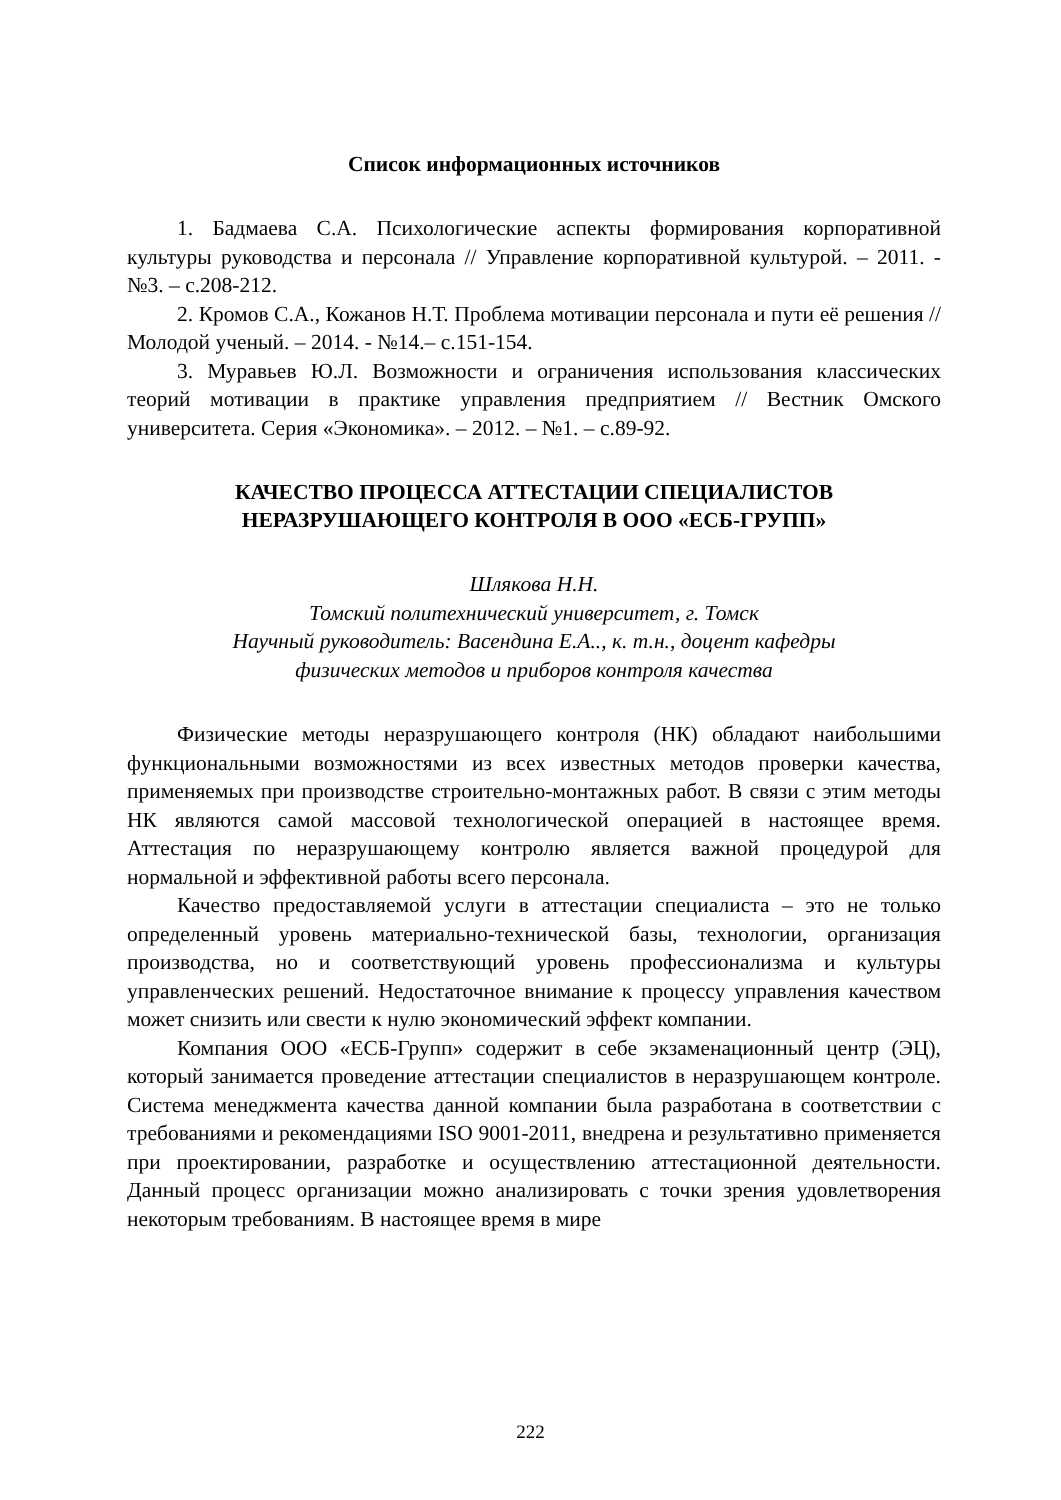Список информационных источников
1. Бадмаева С.А. Психологические аспекты формирования корпоративной культуры руководства и персонала // Управление корпоративной культурой. – 2011. - №3. – с.208-212.
2. Кромов С.А., Кожанов Н.Т. Проблема мотивации персонала и пути её решения // Молодой ученый. – 2014. - №14.– с.151-154.
3. Муравьев Ю.Л. Возможности и ограничения использования классических теорий мотивации в практике управления предприятием // Вестник Омского университета. Серия «Экономика». – 2012. – №1. – с.89-92.
КАЧЕСТВО ПРОЦЕССА АТТЕСТАЦИИ СПЕЦИАЛИСТОВ
НЕРАЗРУШАЮЩЕГО КОНТРОЛЯ В ООО «ЕСБ-ГРУПП»
Шлякова Н.Н.
Томский политехнический университет, г. Томск
Научный руководитель: Васендина Е.А.., к. т.н., доцент кафедры
физических методов и приборов контроля качества
Физические методы неразрушающего контроля (НК) обладают наибольшими функциональными возможностями из всех известных методов проверки качества, применяемых при производстве строительно-монтажных работ. В связи с этим методы НК являются самой массовой технологической операцией в настоящее время. Аттестация по неразрушающему контролю является важной процедурой для нормальной и эффективной работы всего персонала.
Качество предоставляемой услуги в аттестации специалиста – это не только определенный уровень материально-технической базы, технологии, организация производства, но и соответствующий уровень профессионализма и культуры управленческих решений. Недостаточное внимание к процессу управления качеством может снизить или свести к нулю экономический эффект компании.
Компания ООО «ЕСБ-Групп» содержит в себе экзаменационный центр (ЭЦ), который занимается проведение аттестации специалистов в неразрушающем контроле. Система менеджмента качества данной компании была разработана в соответствии с требованиями и рекомендациями ISO 9001-2011, внедрена и результативно применяется при проектировании, разработке и осуществлению аттестационной деятельности. Данный процесс организации можно анализировать с точки зрения удовлетворения некоторым требованиям. В настоящее время в мире
222